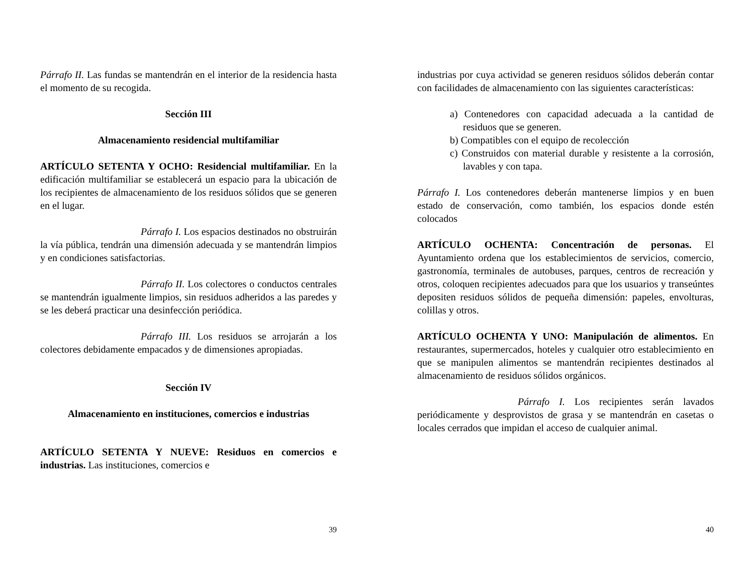Párrafo II. Las fundas se mantendrán en el interior de la residencia hasta el momento de su recogida.
Sección III
Almacenamiento residencial multifamiliar
ARTÍCULO SETENTA Y OCHO: Residencial multifamiliar. En la edificación multifamiliar se establecerá un espacio para la ubicación de los recipientes de almacenamiento de los residuos sólidos que se generen en el lugar.
Párrafo I. Los espacios destinados no obstruirán la vía pública, tendrán una dimensión adecuada y se mantendrán limpios y en condiciones satisfactorias.
Párrafo II. Los colectores o conductos centrales se mantendrán igualmente limpios, sin residuos adheridos a las paredes y se les deberá practicar una desinfección periódica.
Párrafo III. Los residuos se arrojarán a los colectores debidamente empacados y de dimensiones apropiadas.
Sección IV
Almacenamiento en instituciones, comercios e industrias
ARTÍCULO SETENTA Y NUEVE: Residuos en comercios e industrias. Las instituciones, comercios e
39
industrias por cuya actividad se generen residuos sólidos deberán contar con facilidades de almacenamiento con las siguientes características:
a) Contenedores con capacidad adecuada a la cantidad de residuos que se generen.
b) Compatibles con el equipo de recolección
c) Construidos con material durable y resistente a la corrosión, lavables y con tapa.
Párrafo I. Los contenedores deberán mantenerse limpios y en buen estado de conservación, como también, los espacios donde estén colocados
ARTÍCULO OCHENTA: Concentración de personas. El Ayuntamiento ordena que los establecimientos de servicios, comercio, gastronomía, terminales de autobuses, parques, centros de recreación y otros, coloquen recipientes adecuados para que los usuarios y transeúntes depositen residuos sólidos de pequeña dimensión: papeles, envolturas, colillas y otros.
ARTÍCULO OCHENTA Y UNO: Manipulación de alimentos. En restaurantes, supermercados, hoteles y cualquier otro establecimiento en que se manipulen alimentos se mantendrán recipientes destinados al almacenamiento de residuos sólidos orgánicos.
Párrafo I. Los recipientes serán lavados periódicamente y desprovistos de grasa y se mantendrán en casetas o locales cerrados que impidan el acceso de cualquier animal.
40